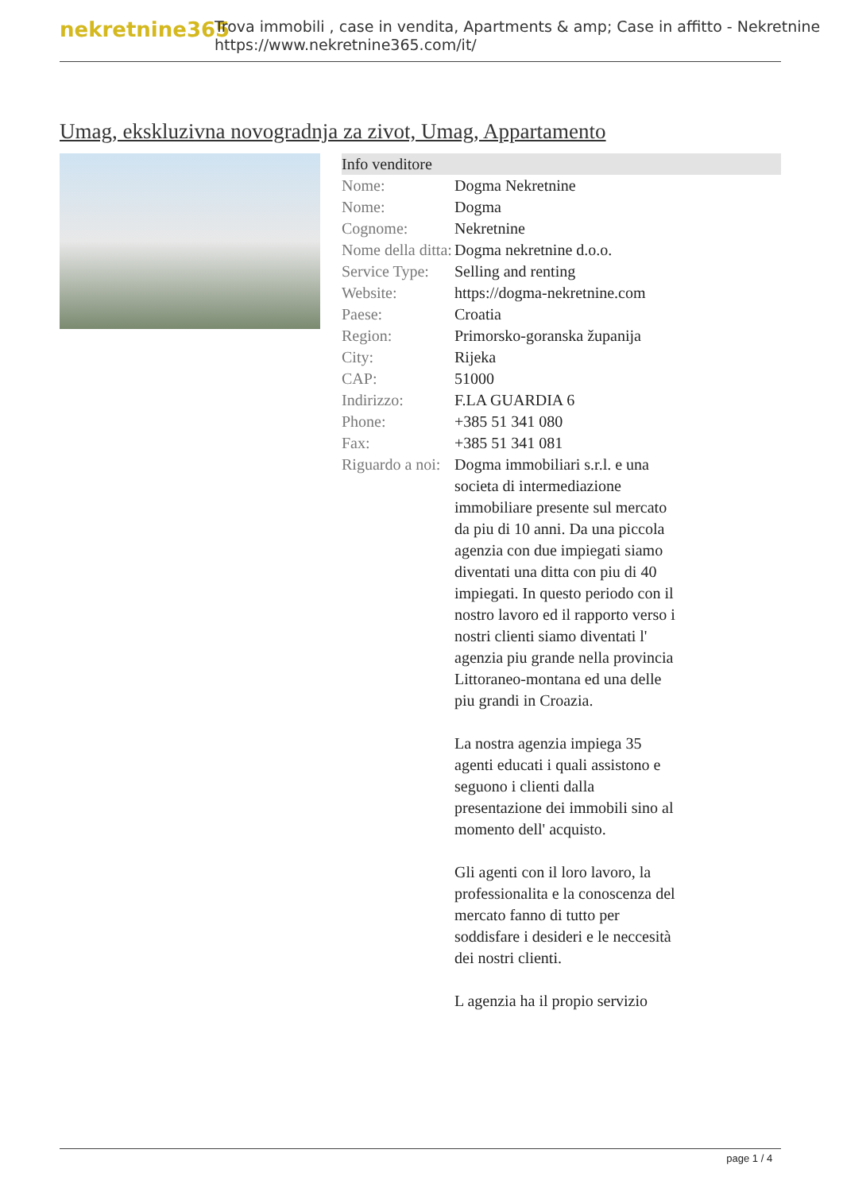nekretnine365
Trova immobili , case in vendita, Apartments & amp; Case in affitto - Nekretnine
https://www.nekretnine365.com/it/
Umag, ekskluzivna novogradnja za zivot, Umag, Appartamento
| Info venditore | |
| --- | --- |
| Nome: | Dogma Nekretnine |
| Nome: | Dogma |
| Cognome: | Nekretnine |
| Nome della ditta: | Dogma nekretnine d.o.o. |
| Service Type: | Selling and renting |
| Website: | https://dogma-nekretnine.com |
| Paese: | Croatia |
| Region: | Primorsko-goranska županija |
| City: | Rijeka |
| CAP: | 51000 |
| Indirizzo: | F.LA GUARDIA 6 |
| Phone: | +385 51 341 080 |
| Fax: | +385 51 341 081 |
| Riguardo a noi: | Dogma immobiliari s.r.l. e una societa di intermediazione immobiliare presente sul mercato da piu di 10 anni. Da una piccola agenzia con due impiegati siamo diventati una ditta con piu di 40 impiegati. In questo periodo con il nostro lavoro ed il rapporto verso i nostri clienti siamo diventati l' agenzia piu grande nella provincia Littoraneo-montana ed una delle piu grandi in Croazia. La nostra agenzia impiega 35 agenti educati i quali assistono e seguono i clienti dalla presentazione dei immobili sino al momento dell' acquisto. Gli agenti con il loro lavoro, la professionalita e la conoscenza del mercato fanno di tutto per soddisfare i desideri e le neccesità dei nostri clienti. L agenzia ha il propio servizio |
page 1 / 4